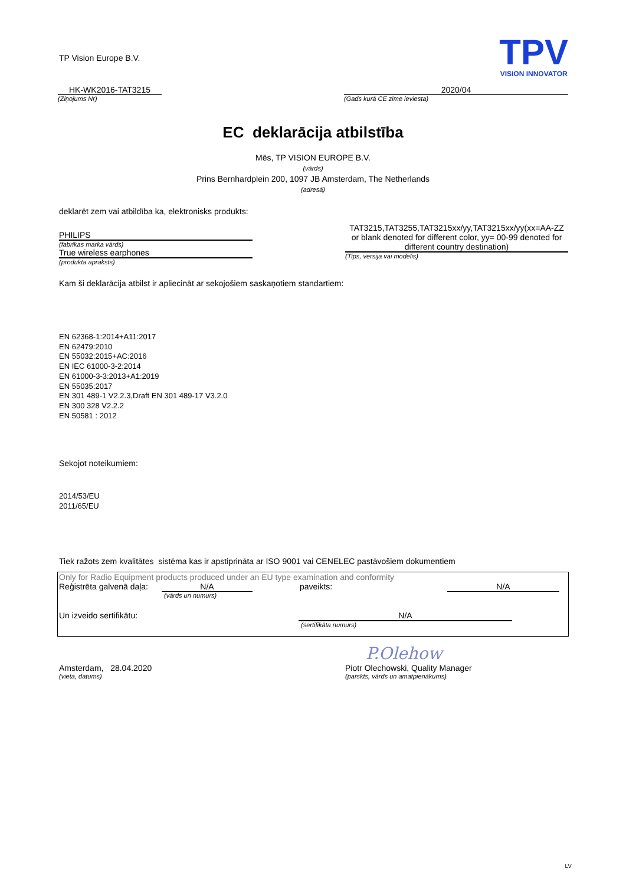TP Vision Europe B.V.
TPV
VISION INNOVATOR
HK-WK2016-TAT3215
(Ziņojums Nr)
2020/04
(Gads kurā CE zīme ieviesta)
EC deklarācija atbilstība
Mēs, TP VISION EUROPE B.V.
(vārds)
Prins Bernhardplein 200, 1097 JB Amsterdam, The Netherlands
(adresā)
deklarēt zem vai atbildība ka, elektronisks produkts:
PHILIPS
(fabrikas marka vārds)
True wireless earphones
(produkta apraksts)
TAT3215,TAT3255,TAT3215xx/yy,TAT3215xx/yy(xx=AA-ZZ or blank denoted for different color, yy= 00-99 denoted for different country destination)
(Tips, versija vai modelis)
Kam ši deklarācija atbilst ir apliecināt ar sekojošiem saskaņotiem standartiem:
EN 62368-1:2014+A11:2017
EN 62479:2010
EN 55032:2015+AC:2016
EN IEC 61000-3-2:2014
EN 61000-3-3:2013+A1:2019
EN 55035:2017
EN 301 489-1 V2.2.3,Draft EN 301 489-17 V3.2.0
EN 300 328 V2.2.2
EN 50581 : 2012
Sekojot noteikumiem:
2014/53/EU
2011/65/EU
Tiek ražots zem kvalitātes sistēma kas ir apstiprināta ar ISO 9001 vai CENELEC pastāvošiem dokumentiem
Only for Radio Equipment products produced under an EU type examination and conformity
Reģistrēta galvenā daļa: N/A paveikts: N/A
(vārds un numurs)
Un izveido sertifikātu: N/A
(sertifikāta numurs)
P.Olehow
Amsterdam, 28.04.2020
(vieta, datums)
Piotr Olechowski, Quality Manager
(parskts, vārds un amatpienākums)
LV